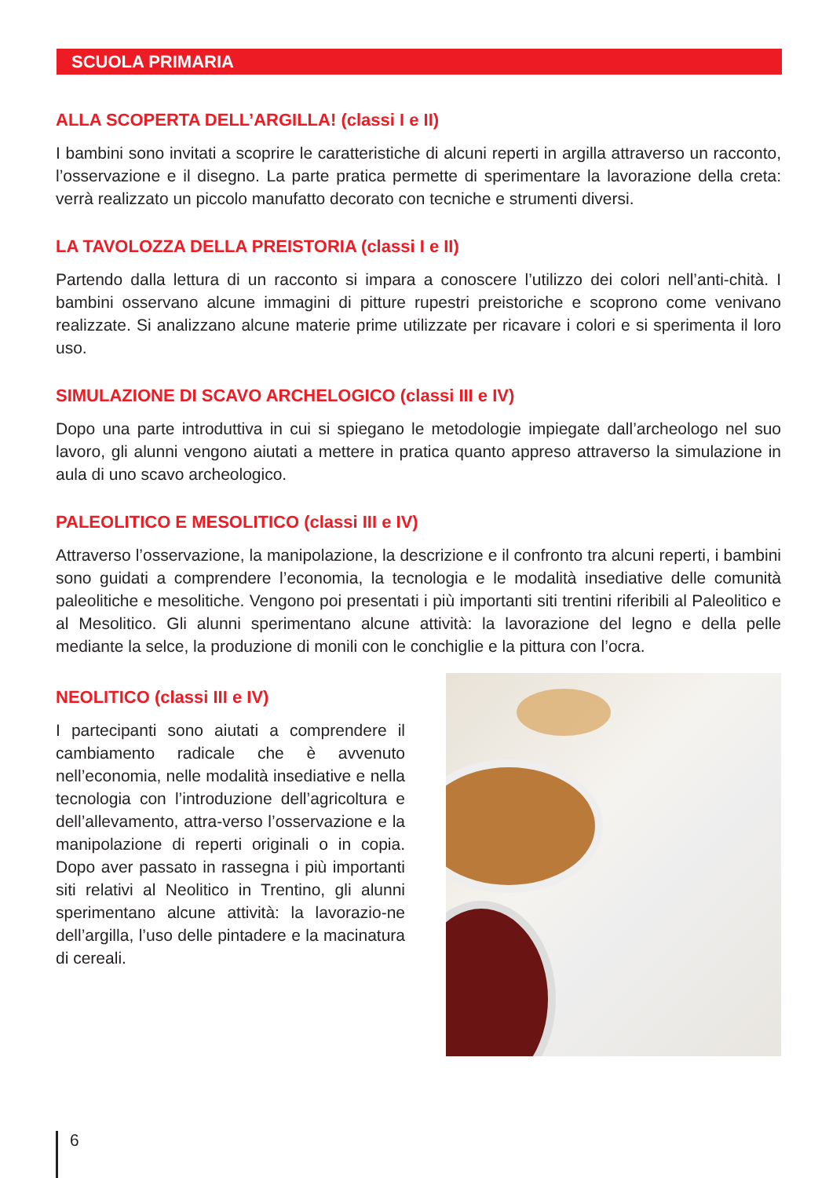SCUOLA PRIMARIA
ALLA SCOPERTA DELL’ARGILLA! (classi I e II)
I bambini sono invitati a scoprire le caratteristiche di alcuni reperti in argilla attraverso un racconto, l’osservazione e il disegno. La parte pratica permette di sperimentare la lavorazione della creta: verrà realizzato un piccolo manufatto decorato con tecniche e strumenti diversi.
LA TAVOLOZZA DELLA PREISTORIA (classi I e II)
Partendo dalla lettura di un racconto si impara a conoscere l’utilizzo dei colori nell’anti-chità. I bambini osservano alcune immagini di pitture rupestri preistoriche e scoprono come venivano realizzate. Si analizzano alcune materie prime utilizzate per ricavare i colori e si sperimenta il loro uso.
SIMULAZIONE DI SCAVO ARCHELOGICO (classi III e IV)
Dopo una parte introduttiva in cui si spiegano le metodologie impiegate dall’archeologo nel suo lavoro, gli alunni vengono aiutati a mettere in pratica quanto appreso attraverso la simulazione in aula di uno scavo archeologico.
PALEOLITICO E MESOLITICO (classi III e IV)
Attraverso l’osservazione, la manipolazione, la descrizione e il confronto tra alcuni reperti, i bambini sono guidati a comprendere l’economia, la tecnologia e le modalità insediative delle comunità paleolitiche e mesolitiche. Vengono poi presentati i più importanti siti trentini riferibili al Paleolitico e al Mesolitico. Gli alunni sperimentano alcune attività: la lavorazione del legno e della pelle mediante la selce, la produzione di monili con le conchiglie e la pittura con l’ocra.
NEOLITICO (classi III e IV)
I partecipanti sono aiutati a comprendere il cambiamento radicale che è avvenuto nell’economia, nelle modalità insediative e nella tecnologia con l’introduzione dell’agricoltura e dell’allevamento, attra-verso l’osservazione e la manipolazione di reperti originali o in copia. Dopo aver passato in rassegna i più importanti siti relativi al Neolitico in Trentino, gli alunni sperimentano alcune attività: la lavorazio-ne dell’argilla, l’uso delle pintadere e la macinatura di cereali.
6